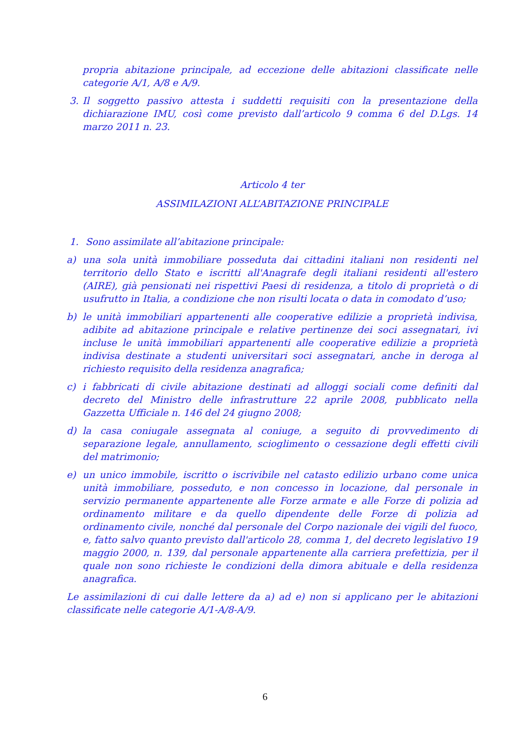propria abitazione principale, ad eccezione delle abitazioni classificate nelle categorie A/1, A/8 e A/9.
3. Il soggetto passivo attesta i suddetti requisiti con la presentazione della dichiarazione IMU, così come previsto dall’articolo 9 comma 6 del D.Lgs. 14 marzo 2011 n. 23.
Articolo 4 ter
ASSIMILAZIONI ALL’ABITAZIONE PRINCIPALE
1. Sono assimilate all’abitazione principale:
a) una sola unità immobiliare posseduta dai cittadini italiani non residenti nel territorio dello Stato e iscritti all'Anagrafe degli italiani residenti all'estero (AIRE), già pensionati nei rispettivi Paesi di residenza, a titolo di proprietà o di usufrutto in Italia, a condizione che non risulti locata o data in comodato d’uso;
b) le unità immobiliari appartenenti alle cooperative edilizie a proprietà indivisa, adibite ad abitazione principale e relative pertinenze dei soci assegnatari, ivi incluse le unità immobiliari appartenenti alle cooperative edilizie a proprietà indivisa destinate a studenti universitari soci assegnatari, anche in deroga al richiesto requisito della residenza anagrafica;
c) i fabbricati di civile abitazione destinati ad alloggi sociali come definiti dal decreto del Ministro delle infrastrutture 22 aprile 2008, pubblicato nella Gazzetta Ufficiale n. 146 del 24 giugno 2008;
d) la casa coniugale assegnata al coniuge, a seguito di provvedimento di separazione legale, annullamento, scioglimento o cessazione degli effetti civili del matrimonio;
e) un unico immobile, iscritto o iscrivibile nel catasto edilizio urbano come unica unità immobiliare, posseduto, e non concesso in locazione, dal personale in servizio permanente appartenente alle Forze armate e alle Forze di polizia ad ordinamento militare e da quello dipendente delle Forze di polizia ad ordinamento civile, nonché dal personale del Corpo nazionale dei vigili del fuoco, e, fatto salvo quanto previsto dall'articolo 28, comma 1, del decreto legislativo 19 maggio 2000, n. 139, dal personale appartenente alla carriera prefettizia, per il quale non sono richieste le condizioni della dimora abituale e della residenza anagrafica.
Le assimilazioni di cui dalle lettere da a) ad e) non si applicano per le abitazioni classificate nelle categorie A/1-A/8-A/9.
6